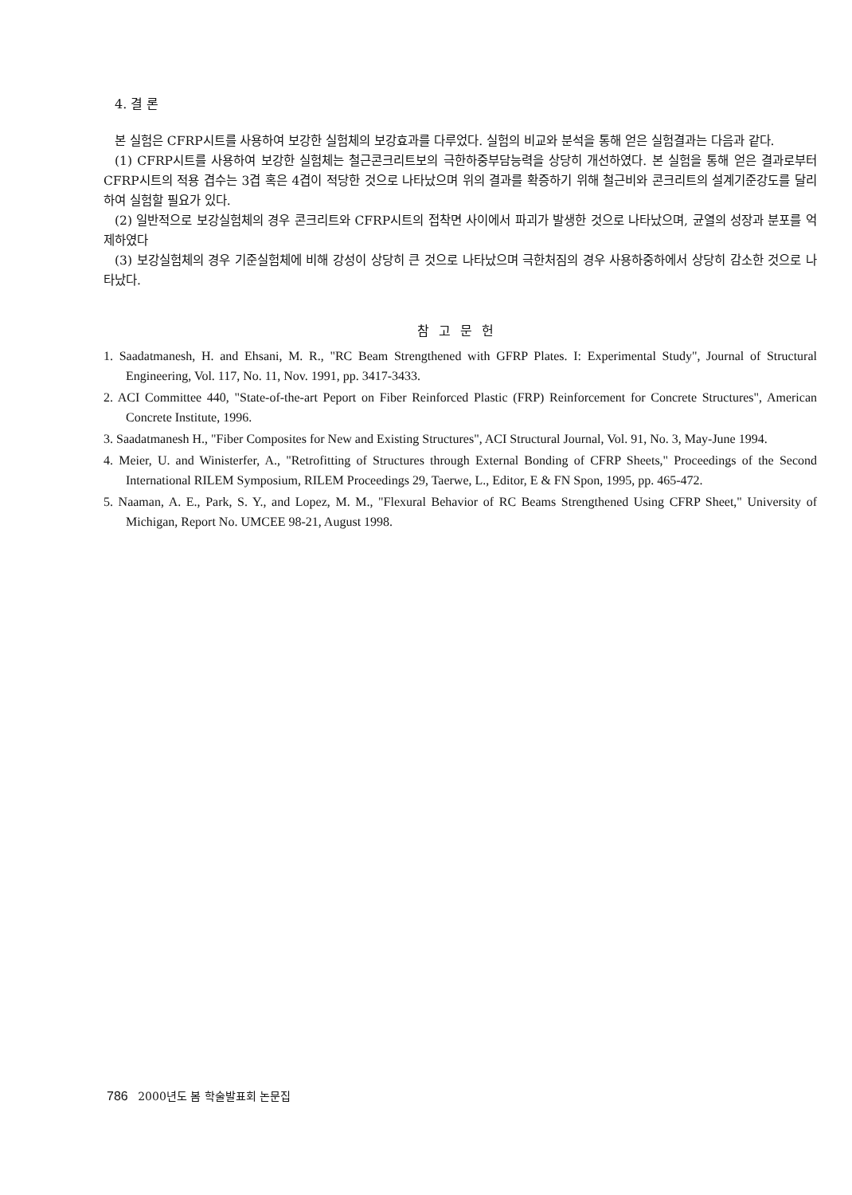4. 결 론
본 실험은 CFRP시트를 사용하여 보강한 실험체의 보강효과를 다루었다. 실험의 비교와 분석을 통해 얻은 실험결과는 다음과 같다.
(1) CFRP시트를 사용하여 보강한 실험체는 철근콘크리트보의 극한하중부담능력을 상당히 개선하였다. 본 실험을 통해 얻은 결과로부터 CFRP시트의 적용 겹수는 3겹 혹은 4겹이 적당한 것으로 나타났으며 위의 결과를 확증하기 위해 철근비와 콘크리트의 설계기준강도를 달리하여 실험할 필요가 있다.
(2) 일반적으로 보강실험체의 경우 콘크리트와 CFRP시트의 접착면 사이에서 파괴가 발생한 것으로 나타났으며, 균열의 성장과 분포를 억제하였다
(3) 보강실험체의 경우 기준실험체에 비해 강성이 상당히 큰 것으로 나타났으며 극한처짐의 경우 사용하중하에서 상당히 감소한 것으로 나타났다.
참고문헌
1. Saadatmanesh, H. and Ehsani, M. R., "RC Beam Strengthened with GFRP Plates. I: Experimental Study", Journal of Structural Engineering, Vol. 117, No. 11, Nov. 1991, pp. 3417-3433.
2. ACI Committee 440, "State-of-the-art Peport on Fiber Reinforced Plastic (FRP) Reinforcement for Concrete Structures", American Concrete Institute, 1996.
3. Saadatmanesh H., "Fiber Composites for New and Existing Structures", ACI Structural Journal, Vol. 91, No. 3, May-June 1994.
4. Meier, U. and Winisterfer, A., "Retrofitting of Structures through External Bonding of CFRP Sheets," Proceedings of the Second International RILEM Symposium, RILEM Proceedings 29, Taerwe, L., Editor, E & FN Spon, 1995, pp. 465-472.
5. Naaman, A. E., Park, S. Y., and Lopez, M. M., "Flexural Behavior of RC Beams Strengthened Using CFRP Sheet," University of Michigan, Report No. UMCEE 98-21, August 1998.
786 2000년도 봄 학술발표회 논문집